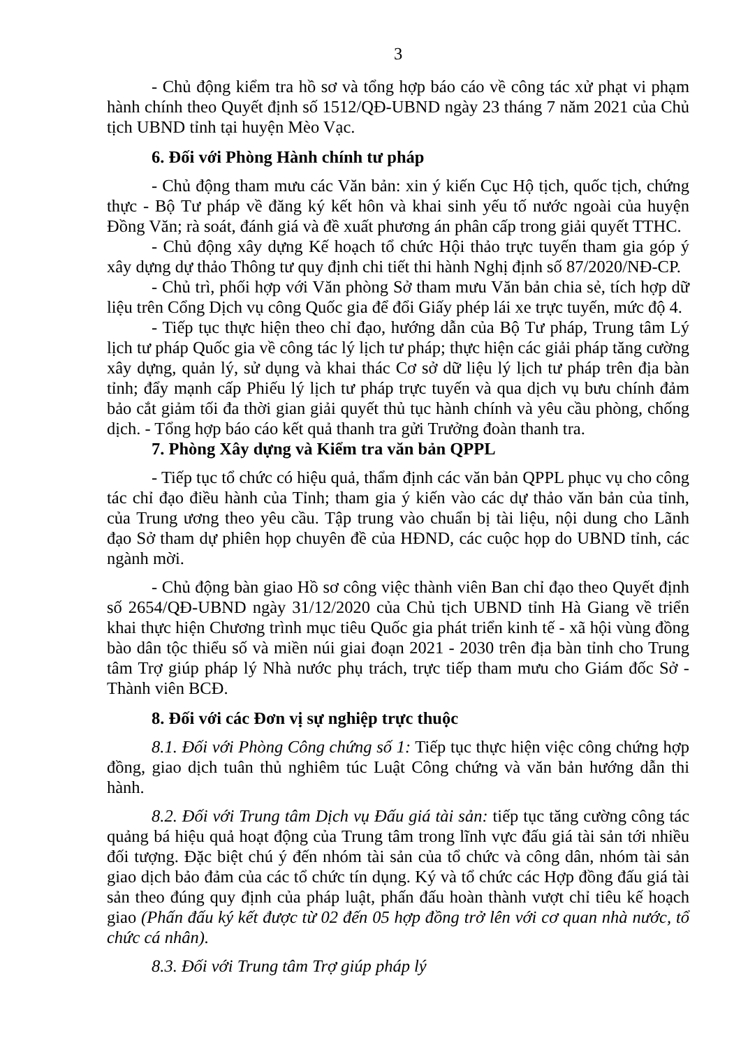3
- Chủ động kiểm tra hồ sơ và tổng hợp báo cáo về công tác xử phạt vi phạm hành chính theo Quyết định số 1512/QĐ-UBND ngày 23 tháng 7 năm 2021 của Chủ tịch UBND tỉnh tại huyện Mèo Vạc.
6. Đối với Phòng Hành chính tư pháp
- Chủ động tham mưu các Văn bản: xin ý kiến Cục Hộ tịch, quốc tịch, chứng thực - Bộ Tư pháp về đăng ký kết hôn và khai sinh yếu tố nước ngoài của huyện Đồng Văn; rà soát, đánh giá và đề xuất phương án phân cấp trong giải quyết TTHC.
- Chủ động xây dựng Kế hoạch tổ chức Hội thảo trực tuyến tham gia góp ý xây dựng dự thảo Thông tư quy định chi tiết thi hành Nghị định số 87/2020/NĐ-CP.
- Chủ trì, phối hợp với Văn phòng Sở tham mưu Văn bản chia sẻ, tích hợp dữ liệu trên Cổng Dịch vụ công Quốc gia để đổi Giấy phép lái xe trực tuyến, mức độ 4.
- Tiếp tục thực hiện theo chỉ đạo, hướng dẫn của Bộ Tư pháp, Trung tâm Lý lịch tư pháp Quốc gia về công tác lý lịch tư pháp; thực hiện các giải pháp tăng cường xây dựng, quản lý, sử dụng và khai thác Cơ sở dữ liệu lý lịch tư pháp trên địa bàn tỉnh; đẩy mạnh cấp Phiếu lý lịch tư pháp trực tuyến và qua dịch vụ bưu chính đảm bảo cắt giảm tối đa thời gian giải quyết thủ tục hành chính và yêu cầu phòng, chống dịch. - Tổng hợp báo cáo kết quả thanh tra gửi Trưởng đoàn thanh tra.
7. Phòng Xây dựng và Kiểm tra văn bản QPPL
- Tiếp tục tổ chức có hiệu quả, thẩm định các văn bản QPPL phục vụ cho công tác chỉ đạo điều hành của Tỉnh; tham gia ý kiến vào các dự thảo văn bản của tỉnh, của Trung ương theo yêu cầu. Tập trung vào chuẩn bị tài liệu, nội dung cho Lãnh đạo Sở tham dự phiên họp chuyên đề của HĐND, các cuộc họp do UBND tỉnh, các ngành mời.
- Chủ động bàn giao Hồ sơ công việc thành viên Ban chỉ đạo theo Quyết định số 2654/QĐ-UBND ngày 31/12/2020 của Chủ tịch UBND tỉnh Hà Giang về triển khai thực hiện Chương trình mục tiêu Quốc gia phát triển kinh tế - xã hội vùng đồng bào dân tộc thiểu số và miền núi giai đoạn 2021 - 2030 trên địa bàn tỉnh cho Trung tâm Trợ giúp pháp lý Nhà nước phụ trách, trực tiếp tham mưu cho Giám đốc Sở - Thành viên BCĐ.
8. Đối với các Đơn vị sự nghiệp trực thuộc
8.1. Đối với Phòng Công chứng số 1: Tiếp tục thực hiện việc công chứng hợp đồng, giao dịch tuân thủ nghiêm túc Luật Công chứng và văn bản hướng dẫn thi hành.
8.2. Đối với Trung tâm Dịch vụ Đấu giá tài sản: tiếp tục tăng cường công tác quảng bá hiệu quả hoạt động của Trung tâm trong lĩnh vực đấu giá tài sản tới nhiều đối tượng. Đặc biệt chú ý đến nhóm tài sản của tổ chức và công dân, nhóm tài sản giao dịch bảo đảm của các tổ chức tín dụng. Ký và tổ chức các Hợp đồng đấu giá tài sản theo đúng quy định của pháp luật, phấn đấu hoàn thành vượt chỉ tiêu kế hoạch giao (Phấn đấu ký kết được từ 02 đến 05 hợp đồng trở lên với cơ quan nhà nước, tổ chức cá nhân).
8.3. Đối với Trung tâm Trợ giúp pháp lý